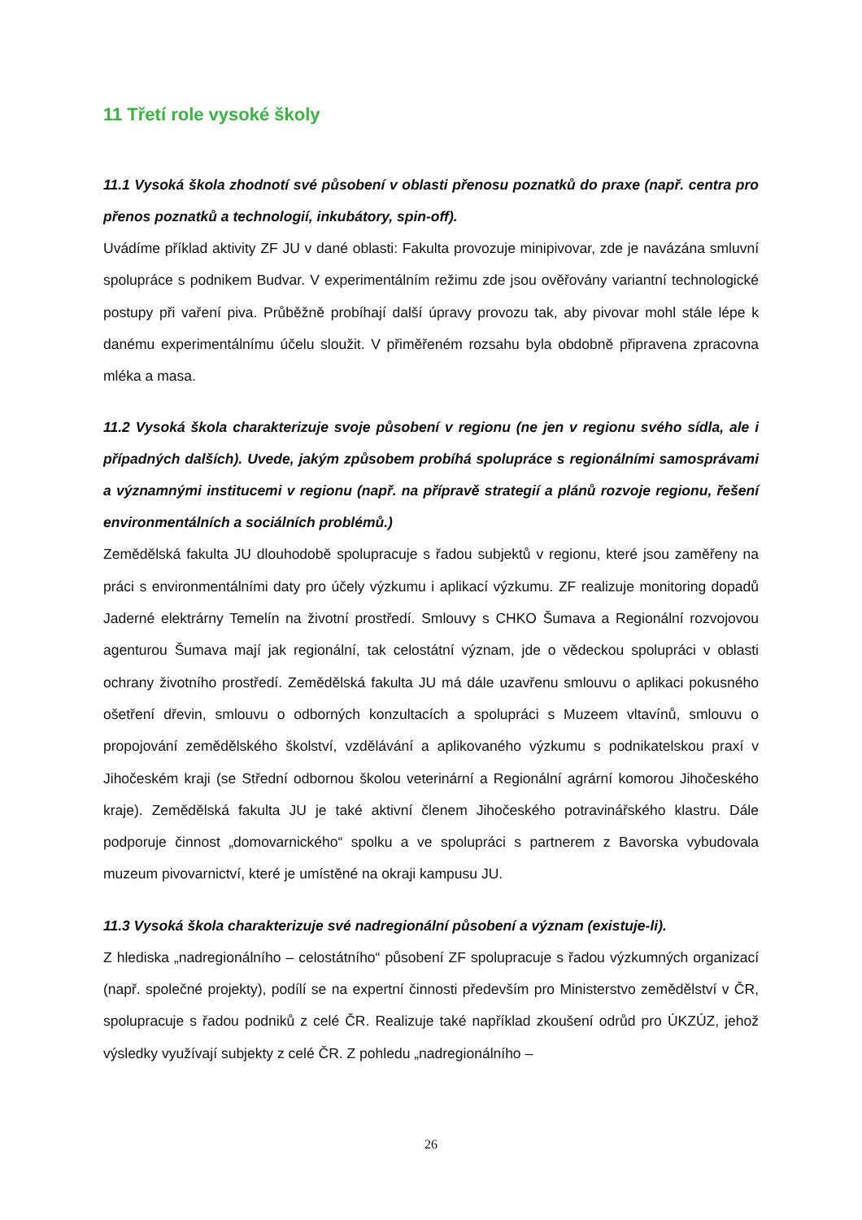11 Třetí role vysoké školy
11.1 Vysoká škola zhodnotí své působení v oblasti přenosu poznatků do praxe (např. centra pro přenos poznatků a technologií, inkubátory, spin-off).
Uvádíme příklad aktivity ZF JU v dané oblasti: Fakulta provozuje minipivovar, zde je navázána smluvní spolupráce s podnikem Budvar. V experimentálním režimu zde jsou ověřovány variantní technologické postupy při vaření piva. Průběžně probíhají další úpravy provozu tak, aby pivovar mohl stále lépe k danému experimentálnímu účelu sloužit. V přiměřeném rozsahu byla obdobně připravena zpracovna mléka a masa.
11.2 Vysoká škola charakterizuje svoje působení v regionu (ne jen v regionu svého sídla, ale i případných dalších). Uvede, jakým způsobem probíhá spolupráce s regionálními samosprávami a významnými institucemi v regionu (např. na přípravě strategií a plánů rozvoje regionu, řešení environmentálních a sociálních problémů.)
Zemědělská fakulta JU dlouhodobě spolupracuje s řadou subjektů v regionu, které jsou zaměřeny na práci s environmentálními daty pro účely výzkumu i aplikací výzkumu. ZF realizuje monitoring dopadů Jaderné elektrárny Temelín na životní prostředí. Smlouvy s CHKO Šumava a Regionální rozvojovou agenturou Šumava mají jak regionální, tak celostátní význam, jde o vědeckou spolupráci v oblasti ochrany životního prostředí. Zemědělská fakulta JU má dále uzavřenu smlouvu o aplikaci pokusného ošetření dřevin, smlouvu o odborných konzultacích a spolupráci s Muzeem vltavínů, smlouvu o propojování zemědělského školství, vzdělávání a aplikovaného výzkumu s podnikatelskou praxí v Jihočeském kraji (se Střední odbornou školou veterinární a Regionální agrární komorou Jihočeského kraje). Zemědělská fakulta JU je také aktivní členem Jihočeského potravinářského klastru. Dále podporuje činnost „domovarnického“ spolku a ve spolupráci s partnerem z Bavorska vybudovala muzeum pivovarnictví, které je umístěné na okraji kampusu JU.
11.3 Vysoká škola charakterizuje své nadregionální působení a význam (existuje-li).
Z hlediska „nadregionálního – celostátního“ působení ZF spolupracuje s řadou výzkumných organizací (např. společné projekty), podílí se na expertní činnosti především pro Ministerstvo zemědělství v ČR, spolupracuje s řadou podniků z celé ČR. Realizuje také například zkoušení odrůd pro ÚKZÚZ, jehož výsledky využívají subjekty z celé ČR. Z pohledu „nadregionálního –
26